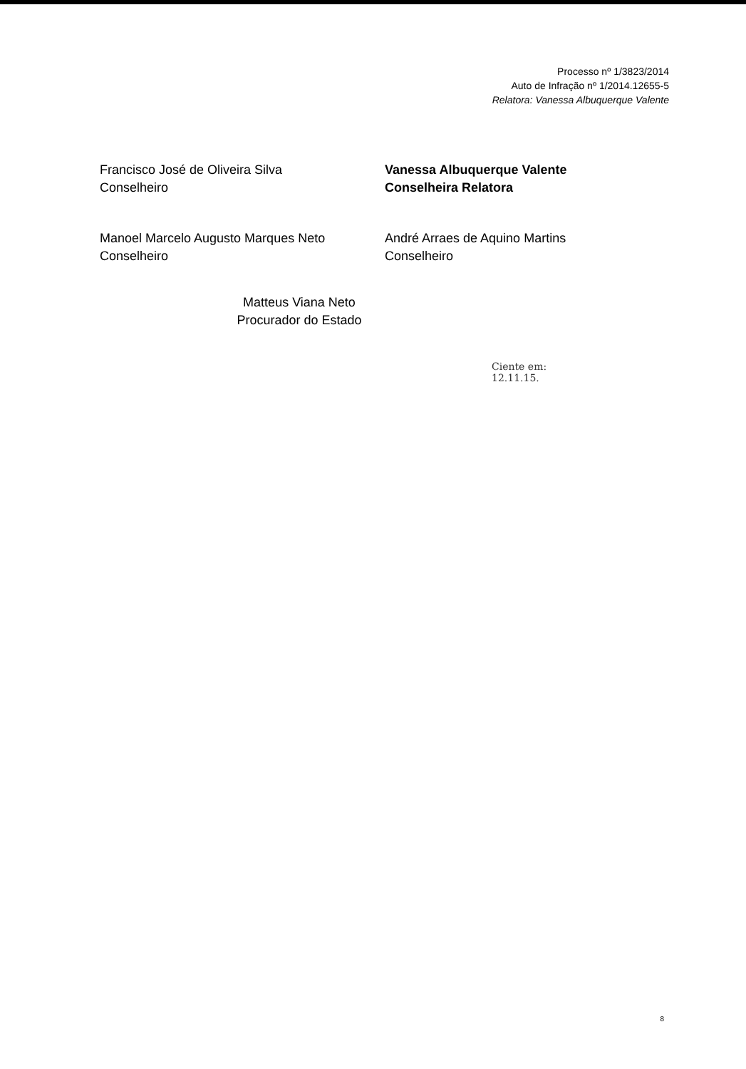Processo nº 1/3823/2014
Auto de Infração nº 1/2014.12655-5
Relatora: Vanessa Albuquerque Valente
Francisco José de Oliveira Silva
Conselheiro
Vanessa Albuquerque Valente
Conselheira Relatora
Manoel Marcelo Augusto Marques Neto
Conselheiro
André Arraes de Aquino Martins
Conselheiro
Matteus Viana Neto
Procurador do Estado
Ciente em:
12.11.15.
8